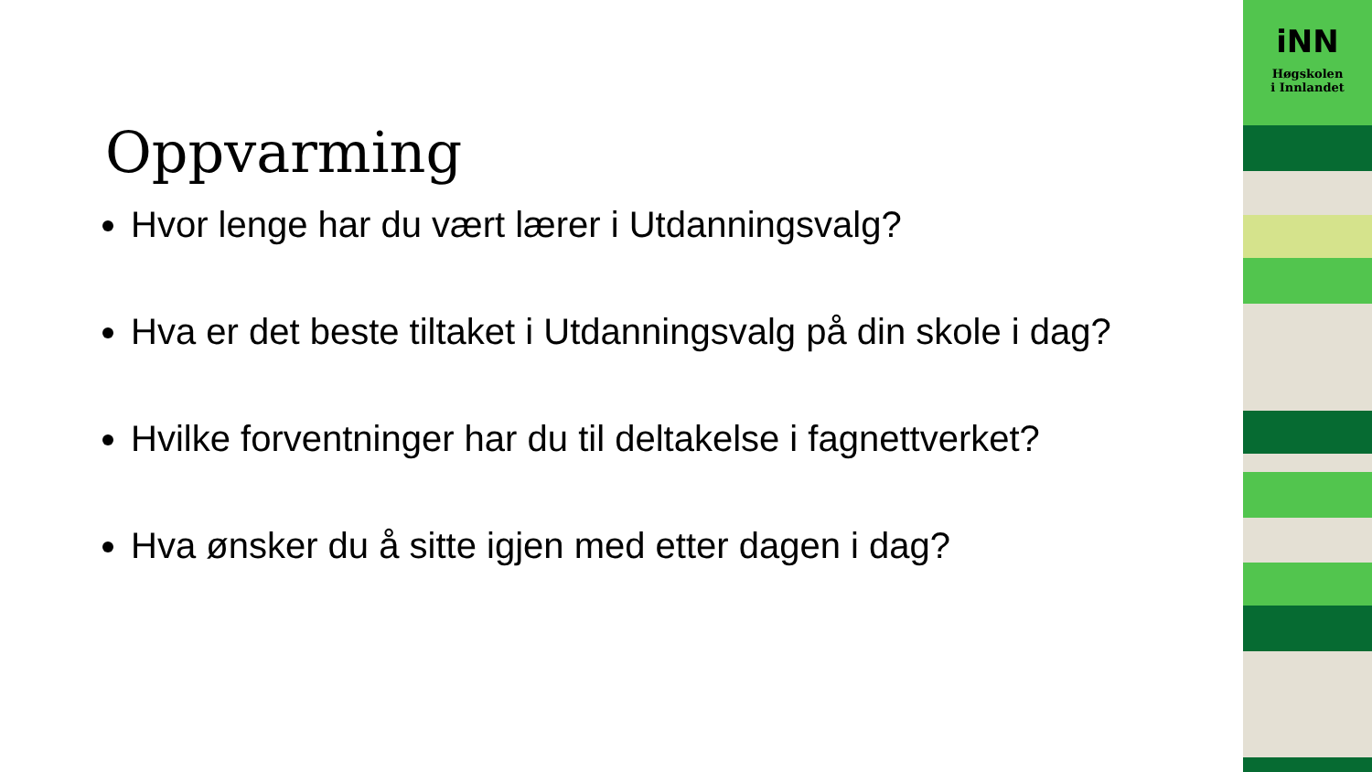Oppvarming
Hvor lenge har du vært lærer i Utdanningsvalg?
Hva er det beste tiltaket i Utdanningsvalg på din skole i dag?
Hvilke forventninger har du til deltakelse i fagnettverket?
Hva ønsker du å sitte igjen med etter dagen i dag?
iNN
Høgskolen
i Innlandet